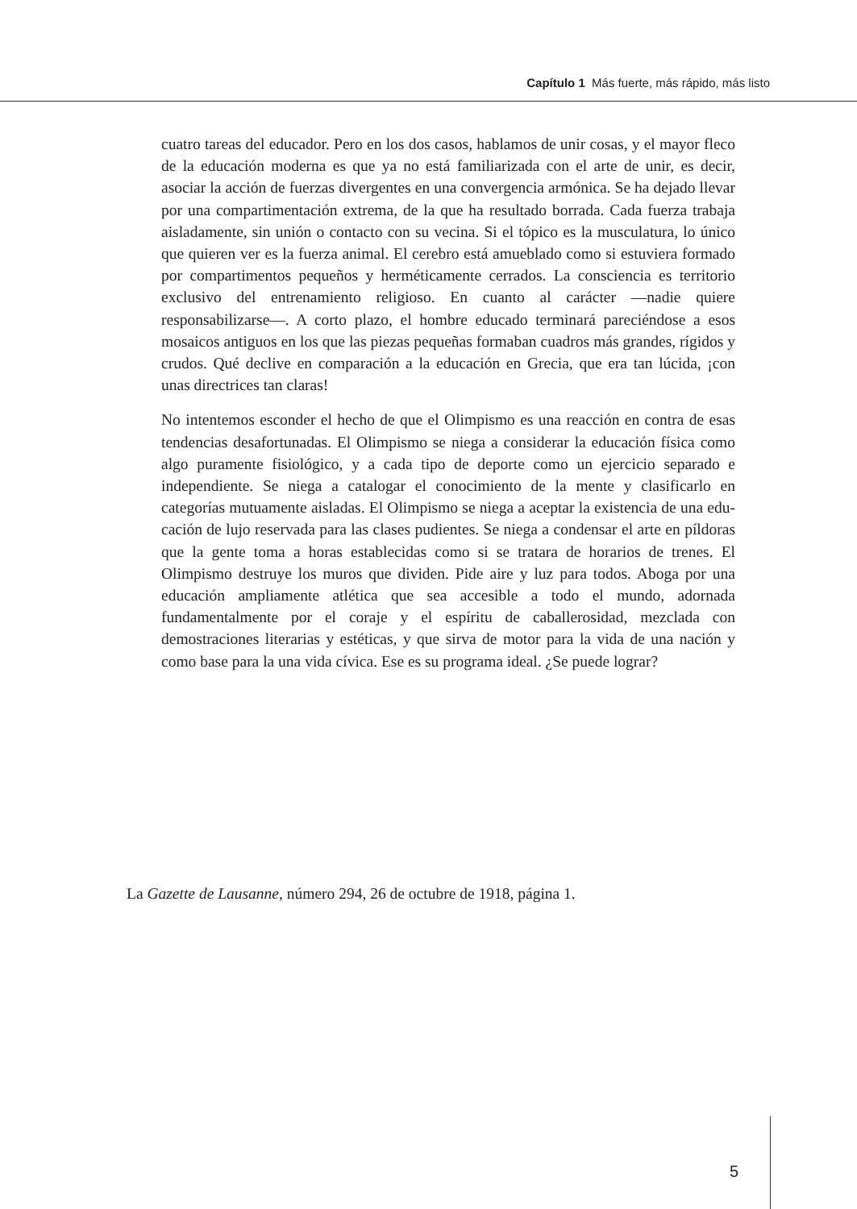Capítulo 1 Más fuerte, más rápido, más listo
cuatro tareas del educador. Pero en los dos casos, hablamos de unir cosas, y el mayor fleco de la educación moderna es que ya no está familiarizada con el arte de unir, es decir, asociar la acción de fuerzas divergentes en una convergencia armónica. Se ha dejado llevar por una compartimenta­ción extrema, de la que ha resultado borrada. Cada fuerza trabaja aislada­mente, sin unión o contacto con su vecina. Si el tópico es la musculatura, lo único que quieren ver es la fuerza animal. El cerebro está amueblado como si estuviera formado por compartimentos pequeños y herméticamente cerrados. La consciencia es territorio exclusivo del entrenamiento religioso. En cuanto al carácter —nadie quiere responsabilizarse—. A corto plazo, el hombre educado terminará pareciéndose a esos mosaicos antiguos en los que las piezas pequeñas formaban cuadros más grandes, rígidos y crudos. Qué declive en comparación a la educación en Grecia, que era tan lúcida, ¡con unas directrices tan claras!
No intentemos esconder el hecho de que el Olimpismo es una reacción en contra de esas tendencias desafortunadas. El Olimpismo se niega a considerar la educación física como algo puramente fisiológico, y a cada tipo de deporte como un ejercicio separado e independiente. Se niega a catalogar el conocimiento de la mente y clasificarlo en categorías mutua­mente aisladas. El Olimpismo se niega a aceptar la existencia de una edu­cación de lujo reservada para las clases pudientes. Se niega a condensar el arte en píldoras que la gente toma a horas establecidas como si se tratara de horarios de trenes. El Olimpismo destruye los muros que dividen. Pide aire y luz para todos. Aboga por una educación ampliamente atlé­tica que sea accesible a todo el mundo, adornada fundamentalmente por el coraje y el espíritu de caballerosidad, mezclada con demostraciones literarias y estéticas, y que sirva de motor para la vida de una nación y como base para la una vida cívica. Ese es su programa ideal. ¿Se puede lograr?
La Gazette de Lausanne, número 294, 26 de octubre de 1918, página 1.
5